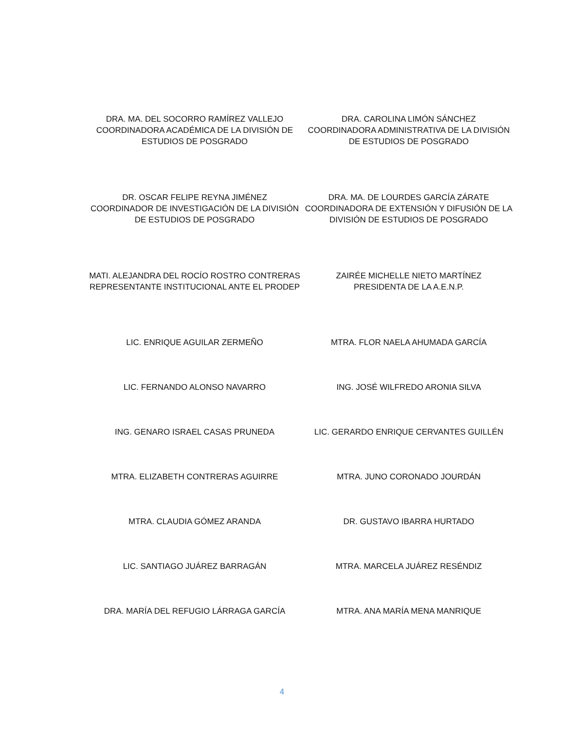DRA. MA. DEL SOCORRO RAMÍREZ VALLEJO
COORDINADORA ACADÉMICA DE LA DIVISIÓN DE ESTUDIOS DE POSGRADO
DRA. CAROLINA LIMÓN SÁNCHEZ
COORDINADORA ADMINISTRATIVA DE LA DIVISIÓN DE ESTUDIOS DE POSGRADO
DR. OSCAR FELIPE REYNA JIMÉNEZ
COORDINADOR DE INVESTIGACIÓN DE LA DIVISIÓN DE ESTUDIOS DE POSGRADO
DRA. MA. DE LOURDES GARCÍA ZÁRATE
COORDINADORA DE EXTENSIÓN Y DIFUSIÓN DE LA DIVISIÓN DE ESTUDIOS DE POSGRADO
MATI. ALEJANDRA DEL ROCÍO ROSTRO CONTRERAS
REPRESENTANTE INSTITUCIONAL ANTE EL PRODEP
ZAIRÉE MICHELLE NIETO MARTÍNEZ
PRESIDENTA DE LA A.E.N.P.
LIC. ENRIQUE AGUILAR ZERMEÑO MTRA. FLOR NAELA AHUMADA GARCÍA
LIC. FERNANDO ALONSO NAVARRO ING. JOSÉ WILFREDO ARONIA SILVA
ING. GENARO ISRAEL CASAS PRUNEDA LIC. GERARDO ENRIQUE CERVANTES GUILLÉN
MTRA. ELIZABETH CONTRERAS AGUIRRE MTRA. JUNO CORONADO JOURDÁN
MTRA. CLAUDIA GÓMEZ ARANDA DR. GUSTAVO IBARRA HURTADO
LIC. SANTIAGO JUÁREZ BARRAGÁN MTRA. MARCELA JUÁREZ RESÉNDIZ
DRA. MARÍA DEL REFUGIO LÁRRAGA GARCÍA MTRA. ANA MARÍA MENA MANRIQUE
4